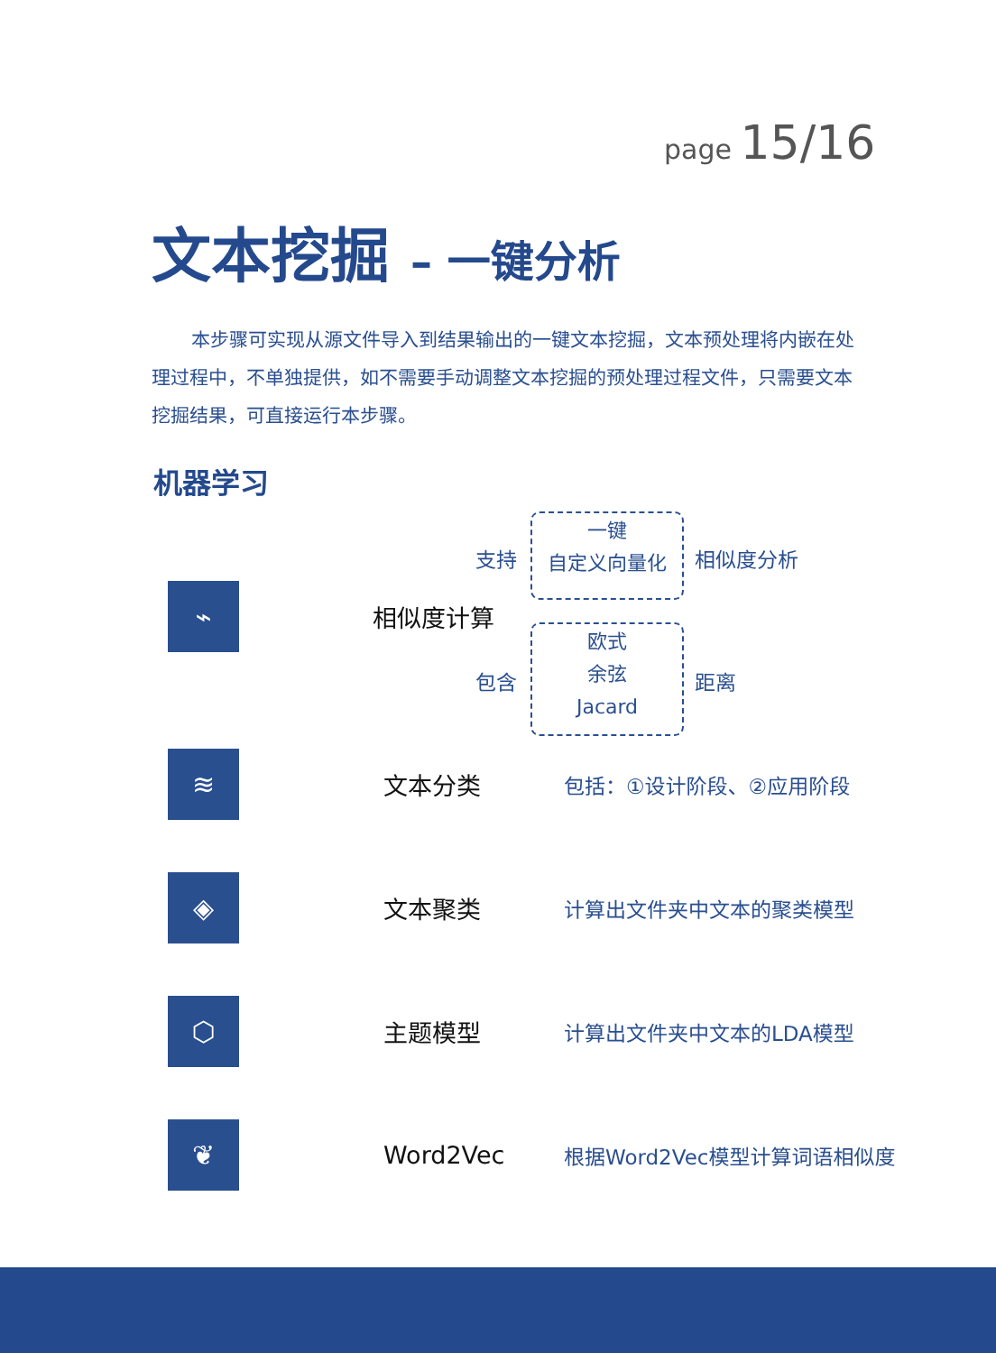page 15/16
文本挖掘 – 一键分析
本步骤可实现从源文件导入到结果输出的一键文本挖掘，文本预处理将内嵌在处理过程中，不单独提供，如不需要手动调整文本挖掘的预处理过程文件，只需要文本挖掘结果，可直接运行本步骤。
机器学习
支持
一键
自定义向量化
相似度分析
⌁
相似度计算
包含
欧式
余弦
Jacard
距离
≋
文本分类
包括：①设计阶段、②应用阶段
◈
文本聚类
计算出文件夹中文本的聚类模型
⬡
主题模型
计算出文件夹中文本的LDA模型
❦
Word2Vec
根据Word2Vec模型计算词语相似度